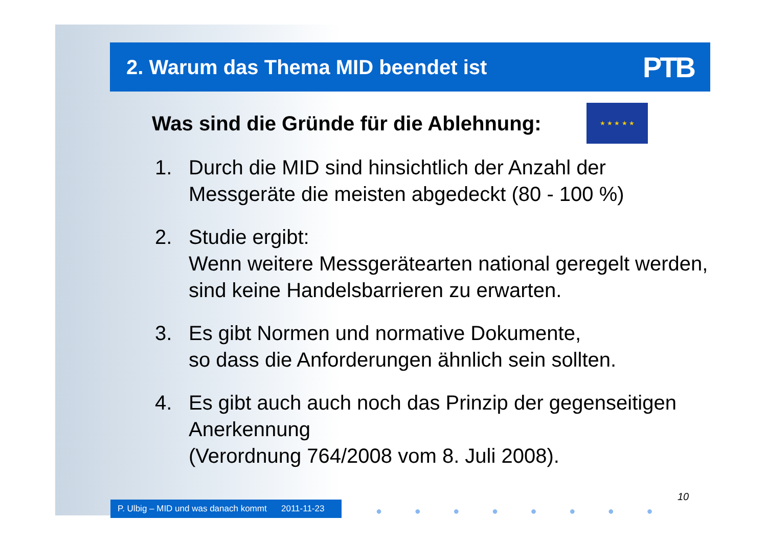2. Warum das Thema MID beendet ist
PTB
Was sind die Gründe für die Ablehnung:
★ ★ ★ ★ ★
1. Durch die MID sind hinsichtlich der Anzahl der Messgeräte die meisten abgedeckt (80 - 100 %)
2. Studie ergibt:
Wenn weitere Messgerätearten national geregelt werden, sind keine Handelsbarrieren zu erwarten.
3. Es gibt Normen und normative Dokumente,
so dass die Anforderungen ähnlich sein sollten.
4. Es gibt auch auch noch das Prinzip der gegenseitigen Anerkennung
(Verordnung 764/2008 vom 8. Juli 2008).
P. Ulbig – MID und was danach kommt 2011-11-23
● ● ● ● ● ● ● ●
10